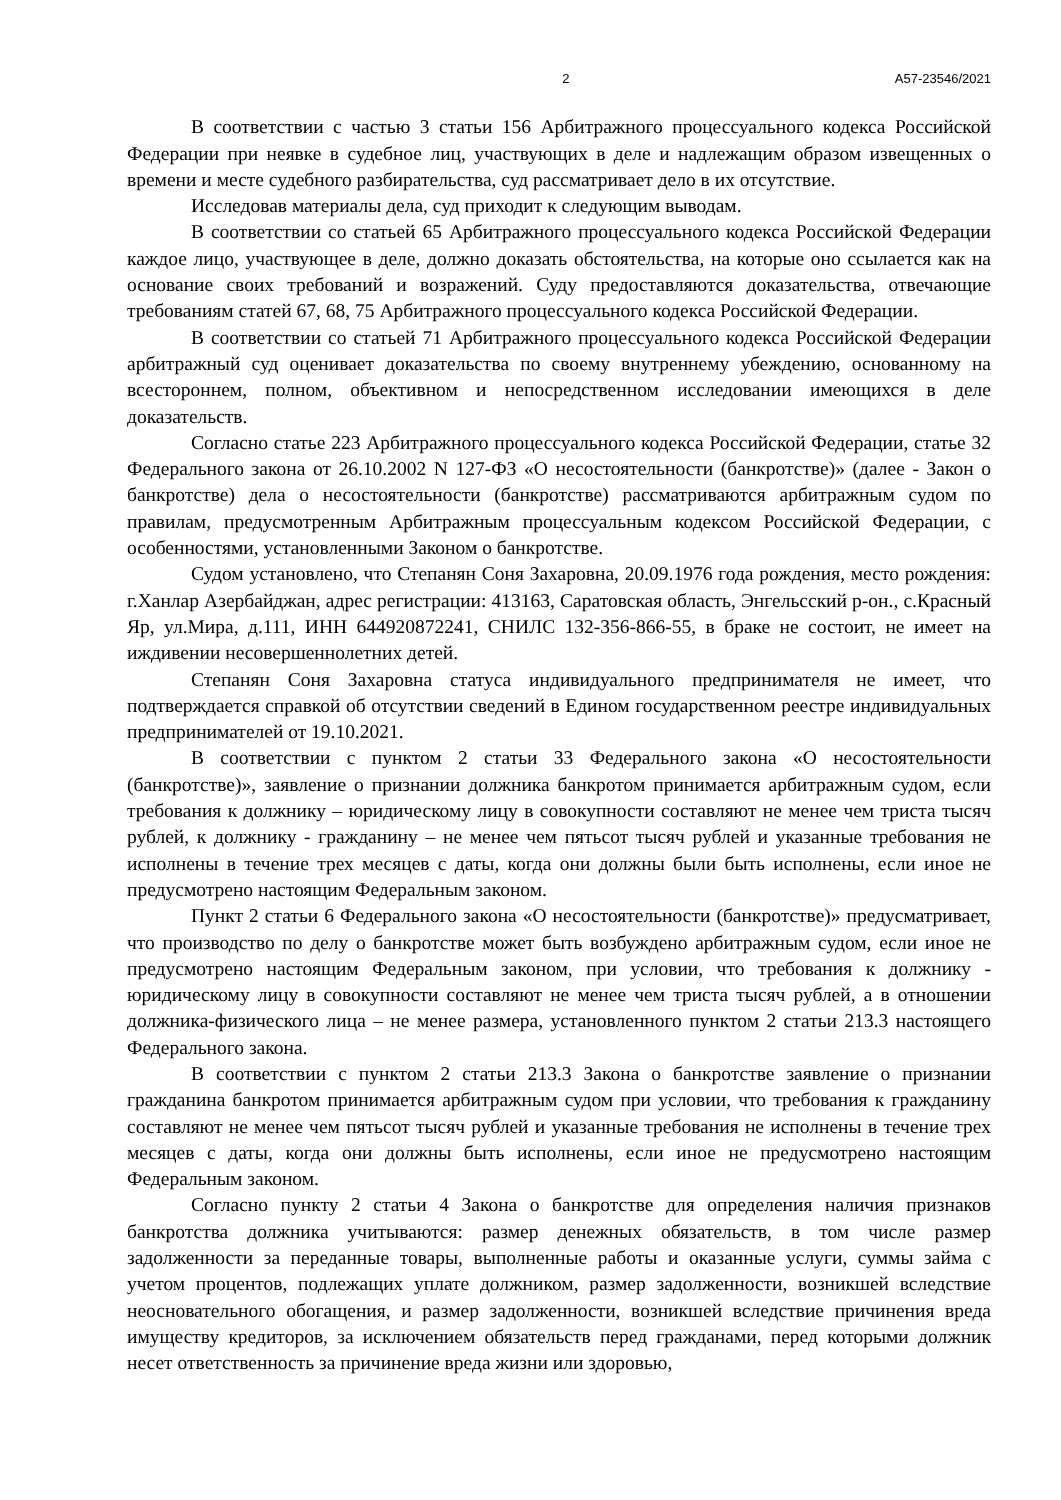2 А57-23546/2021
В соответствии с частью 3 статьи 156 Арбитражного процессуального кодекса Российской Федерации при неявке в судебное лиц, участвующих в деле и надлежащим образом извещенных о времени и месте судебного разбирательства, суд рассматривает дело в их отсутствие.
Исследовав материалы дела, суд приходит к следующим выводам.
В соответствии со статьей 65 Арбитражного процессуального кодекса Российской Федерации каждое лицо, участвующее в деле, должно доказать обстоятельства, на которые оно ссылается как на основание своих требований и возражений. Суду предоставляются доказательства, отвечающие требованиям статей 67, 68, 75 Арбитражного процессуального кодекса Российской Федерации.
В соответствии со статьей 71 Арбитражного процессуального кодекса Российской Федерации арбитражный суд оценивает доказательства по своему внутреннему убеждению, основанному на всестороннем, полном, объективном и непосредственном исследовании имеющихся в деле доказательств.
Согласно статье 223 Арбитражного процессуального кодекса Российской Федерации, статье 32 Федерального закона от 26.10.2002 N 127-ФЗ «О несостоятельности (банкротстве)» (далее - Закон о банкротстве) дела о несостоятельности (банкротстве) рассматриваются арбитражным судом по правилам, предусмотренным Арбитражным процессуальным кодексом Российской Федерации, с особенностями, установленными Законом о банкротстве.
Судом установлено, что Степанян Соня Захаровна, 20.09.1976 года рождения, место рождения: г.Ханлар Азербайджан, адрес регистрации: 413163, Саратовская область, Энгельсский р-он., с.Красный Яр, ул.Мира, д.111, ИНН 644920872241, СНИЛС 132-356-866-55, в браке не состоит, не имеет на иждивении несовершеннолетних детей.
Степанян Соня Захаровна статуса индивидуального предпринимателя не имеет, что подтверждается справкой об отсутствии сведений в Едином государственном реестре индивидуальных предпринимателей от 19.10.2021.
В соответствии с пунктом 2 статьи 33 Федерального закона «О несостоятельности (банкротстве)», заявление о признании должника банкротом принимается арбитражным судом, если требования к должнику – юридическому лицу в совокупности составляют не менее чем триста тысяч рублей, к должнику - гражданину – не менее чем пятьсот тысяч рублей и указанные требования не исполнены в течение трех месяцев с даты, когда они должны были быть исполнены, если иное не предусмотрено настоящим Федеральным законом.
Пункт 2 статьи 6 Федерального закона «О несостоятельности (банкротстве)» предусматривает, что производство по делу о банкротстве может быть возбуждено арбитражным судом, если иное не предусмотрено настоящим Федеральным законом, при условии, что требования к должнику - юридическому лицу в совокупности составляют не менее чем триста тысяч рублей, а в отношении должника-физического лица – не менее размера, установленного пунктом 2 статьи 213.3 настоящего Федерального закона.
В соответствии с пунктом 2 статьи 213.3 Закона о банкротстве заявление о признании гражданина банкротом принимается арбитражным судом при условии, что требования к гражданину составляют не менее чем пятьсот тысяч рублей и указанные требования не исполнены в течение трех месяцев с даты, когда они должны быть исполнены, если иное не предусмотрено настоящим Федеральным законом.
Согласно пункту 2 статьи 4 Закона о банкротстве для определения наличия признаков банкротства должника учитываются: размер денежных обязательств, в том числе размер задолженности за переданные товары, выполненные работы и оказанные услуги, суммы займа с учетом процентов, подлежащих уплате должником, размер задолженности, возникшей вследствие неосновательного обогащения, и размер задолженности, возникшей вследствие причинения вреда имуществу кредиторов, за исключением обязательств перед гражданами, перед которыми должник несет ответственность за причинение вреда жизни или здоровью,